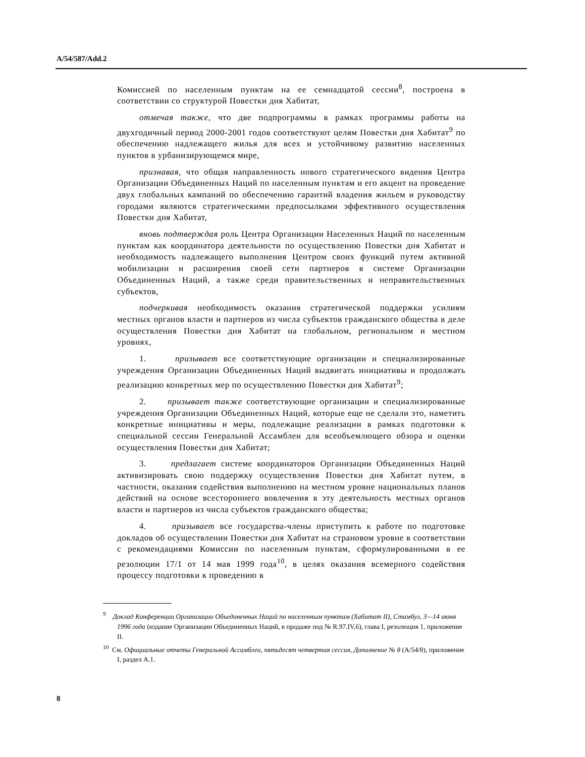A/54/587/Add.2
Комиссией по населенным пунктам на ее семнадцатой сессии<sup>8</sup>, построена в соответствии со структурой Повестки дня Хабитат,
отмечая также, что две подпрограммы в рамках программы работы на двухгодичный период 2000-2001 годов соответствуют целям Повестки дня Хабитат<sup>9</sup> по обеспечению надлежащего жилья для всех и устойчивому развитию населенных пунктов в урбанизирующемся мире,
признавая, что общая направленность нового стратегического видения Центра Организации Объединенных Наций по населенным пунктам и его акцент на проведение двух глобальных кампаний по обеспечению гарантий владения жильем и руководству городами являются стратегическими предпосылками эффективного осуществления Повестки дня Хабитат,
вновь подтверждая роль Центра Организации Населенных Наций по населенным пунктам как координатора деятельности по осуществлению Повестки дня Хабитат и необходимость надлежащего выполнения Центром своих функций путем активной мобилизации и расширения своей сети партнеров в системе Организации Объединенных Наций, а также среди правительственных и неправительственных субъектов,
подчеркивая необходимость оказания стратегической поддержки усилиям местных органов власти и партнеров из числа субъектов гражданского общества в деле осуществления Повестки дня Хабитат на глобальном, региональном и местном уровнях,
1. призывает все соответствующие организации и специализированные учреждения Организации Объединенных Наций выдвигать инициативы и продолжать реализацию конкретных мер по осуществлению Повестки дня Хабитат<sup>9</sup>;
2. призывает также соответствующие организации и специализированные учреждения Организации Объединенных Наций, которые еще не сделали это, наметить конкретные инициативы и меры, подлежащие реализации в рамках подготовки к специальной сессии Генеральной Ассамблеи для всеобъемлющего обзора и оценки осуществления Повестки дня Хабитат;
3. предлагает системе координаторов Организации Объединенных Наций активизировать свою поддержку осуществления Повестки дня Хабитат путем, в частности, оказания содействия выполнению на местном уровне национальных планов действий на основе всестороннего вовлечения в эту деятельность местных органов власти и партнеров из числа субъектов гражданского общества;
4. призывает все государства-члены приступить к работе по подготовке докладов об осуществлении Повестки дня Хабитат на страновом уровне в соответствии с рекомендациями Комиссии по населенным пунктам, сформулированными в ее резолюции 17/1 от 14 мая 1999 года<sup>10</sup>, в целях оказания всемерного содействия процессу подготовки к проведению в
<sup>9</sup> Доклад Конференции Организации Объединенных Наций по населенным пунктам (Хабитат II), Стамбул, 3—14 июня 1996 года (издание Организации Объединенных Наций, в продаже под № R.97.IV.6), глава I, резолюция 1, приложение II.
<sup>10</sup> См. Официальные отчеты Генеральной Ассамблеи, пятьдесят четвертая сессия, Дополнение № 8 (A/54/8), приложение I, раздел A.1.
8